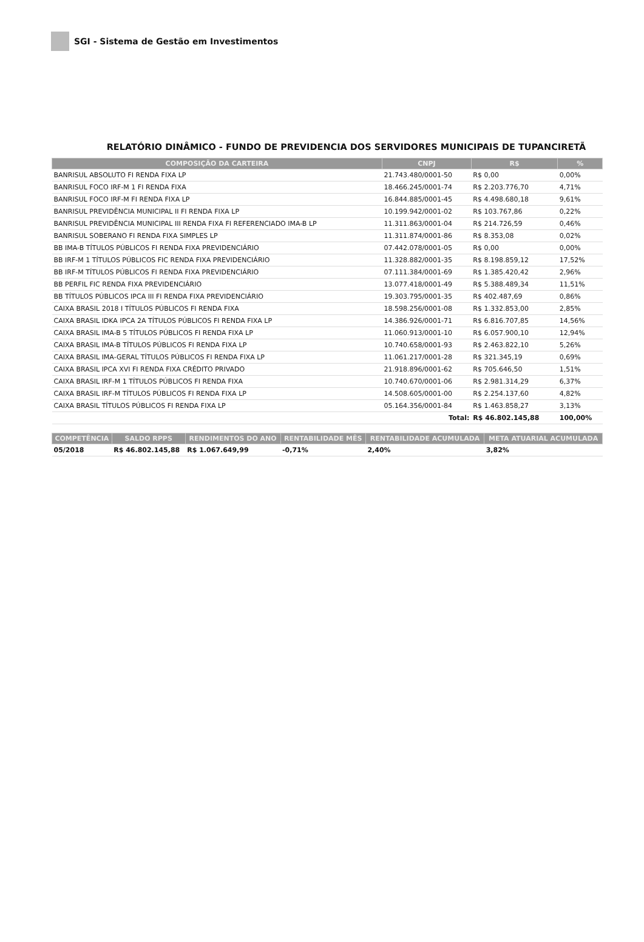SGI - Sistema de Gestão em Investimentos
RELATÓRIO DINÂMICO - FUNDO DE PREVIDENCIA DOS SERVIDORES MUNICIPAIS DE TUPANCIRETÃ
| COMPOSIÇÃO DA CARTEIRA | CNPJ | R$ | % |
| --- | --- | --- | --- |
| BANRISUL ABSOLUTO FI RENDA FIXA LP | 21.743.480/0001-50 | R$ 0,00 | 0,00% |
| BANRISUL FOCO IRF-M 1 FI RENDA FIXA | 18.466.245/0001-74 | R$ 2.203.776,70 | 4,71% |
| BANRISUL FOCO IRF-M FI RENDA FIXA LP | 16.844.885/0001-45 | R$ 4.498.680,18 | 9,61% |
| BANRISUL PREVIDÊNCIA MUNICIPAL II FI RENDA FIXA LP | 10.199.942/0001-02 | R$ 103.767,86 | 0,22% |
| BANRISUL PREVIDÊNCIA MUNICIPAL III RENDA FIXA FI REFERENCIADO IMA-B LP | 11.311.863/0001-04 | R$ 214.726,59 | 0,46% |
| BANRISUL SOBERANO FI RENDA FIXA SIMPLES LP | 11.311.874/0001-86 | R$ 8.353,08 | 0,02% |
| BB IMA-B TÍTULOS PÚBLICOS FI RENDA FIXA PREVIDENCIÁRIO | 07.442.078/0001-05 | R$ 0,00 | 0,00% |
| BB IRF-M 1 TÍTULOS PÚBLICOS FIC RENDA FIXA PREVIDENCIÁRIO | 11.328.882/0001-35 | R$ 8.198.859,12 | 17,52% |
| BB IRF-M TÍTULOS PÚBLICOS FI RENDA FIXA PREVIDENCIÁRIO | 07.111.384/0001-69 | R$ 1.385.420,42 | 2,96% |
| BB PERFIL FIC RENDA FIXA PREVIDENCIÁRIO | 13.077.418/0001-49 | R$ 5.388.489,34 | 11,51% |
| BB TÍTULOS PÚBLICOS IPCA III FI RENDA FIXA PREVIDENCIÁRIO | 19.303.795/0001-35 | R$ 402.487,69 | 0,86% |
| CAIXA BRASIL 2018 I TÍTULOS PÚBLICOS FI RENDA FIXA | 18.598.256/0001-08 | R$ 1.332.853,00 | 2,85% |
| CAIXA BRASIL IDKA IPCA 2A TÍTULOS PÚBLICOS FI RENDA FIXA LP | 14.386.926/0001-71 | R$ 6.816.707,85 | 14,56% |
| CAIXA BRASIL IMA-B 5 TÍTULOS PÚBLICOS FI RENDA FIXA LP | 11.060.913/0001-10 | R$ 6.057.900,10 | 12,94% |
| CAIXA BRASIL IMA-B TÍTULOS PÚBLICOS FI RENDA FIXA LP | 10.740.658/0001-93 | R$ 2.463.822,10 | 5,26% |
| CAIXA BRASIL IMA-GERAL TÍTULOS PÚBLICOS FI RENDA FIXA LP | 11.061.217/0001-28 | R$ 321.345,19 | 0,69% |
| CAIXA BRASIL IPCA XVI FI RENDA FIXA CRÉDITO PRIVADO | 21.918.896/0001-62 | R$ 705.646,50 | 1,51% |
| CAIXA BRASIL IRF-M 1 TÍTULOS PÚBLICOS FI RENDA FIXA | 10.740.670/0001-06 | R$ 2.981.314,29 | 6,37% |
| CAIXA BRASIL IRF-M TÍTULOS PÚBLICOS FI RENDA FIXA LP | 14.508.605/0001-00 | R$ 2.254.137,60 | 4,82% |
| CAIXA BRASIL TÍTULOS PÚBLICOS FI RENDA FIXA LP | 05.164.356/0001-84 | R$ 1.463.858,27 | 3,13% |
| | Total: | R$ 46.802.145,88 | 100,00% |
| COMPETÊNCIA | SALDO RPPS | RENDIMENTOS DO ANO | RENTABILIDADE MÊS | RENTABILIDADE ACUMULADA | META ATUARIAL ACUMULADA |
| --- | --- | --- | --- | --- | --- |
| 05/2018 | R$ 46.802.145,88 | R$ 1.067.649,99 | -0,71% | 2,40% | 3,82% |